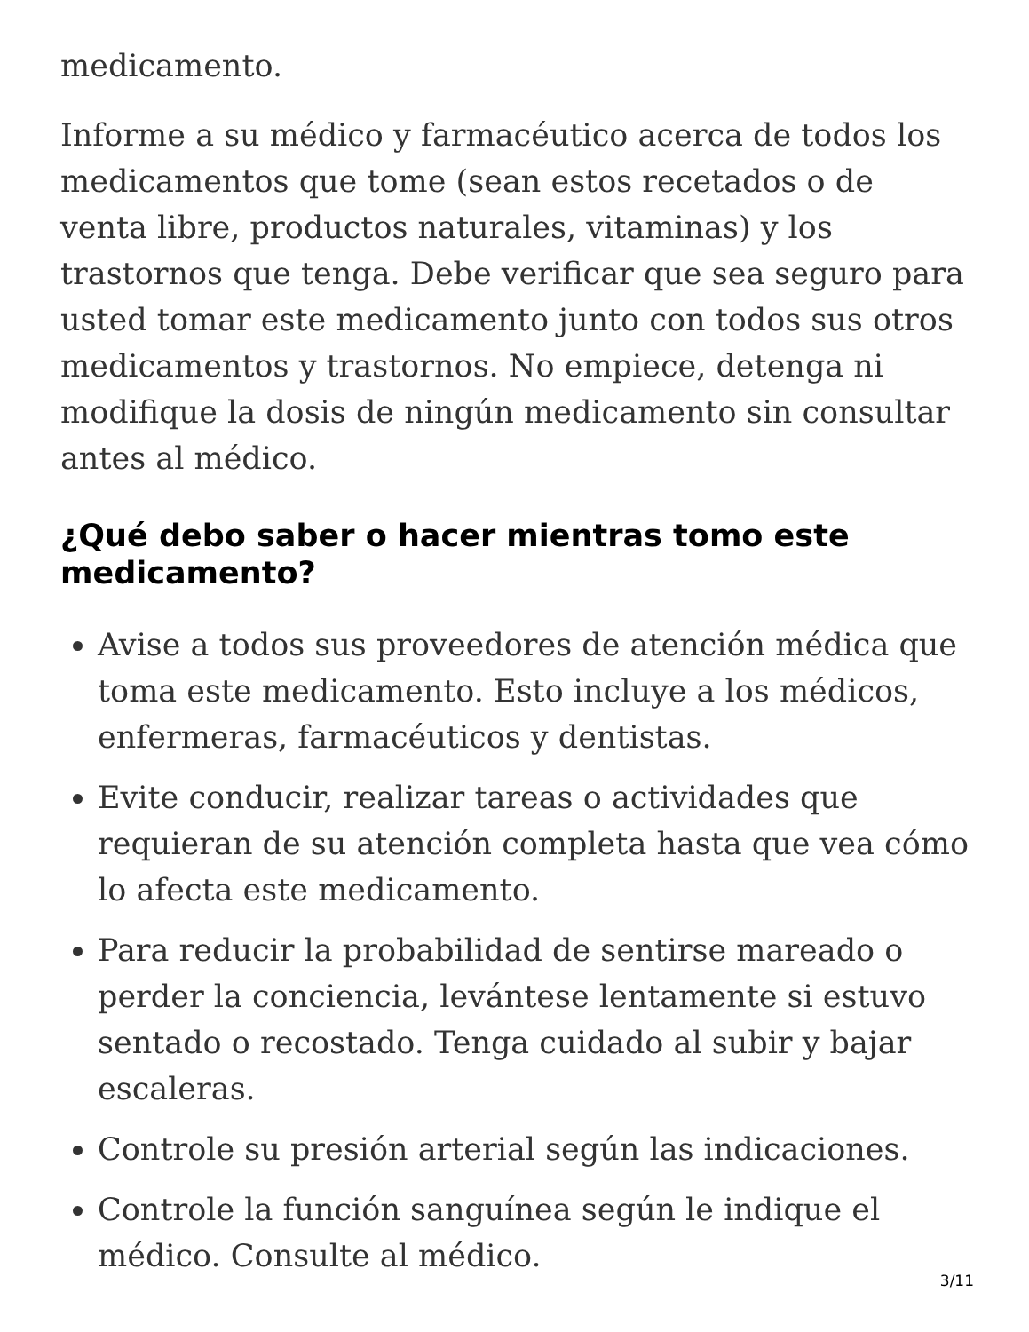medicamento.
Informe a su médico y farmacéutico acerca de todos los medicamentos que tome (sean estos recetados o de venta libre, productos naturales, vitaminas) y los trastornos que tenga. Debe verificar que sea seguro para usted tomar este medicamento junto con todos sus otros medicamentos y trastornos. No empiece, detenga ni modifique la dosis de ningún medicamento sin consultar antes al médico.
¿Qué debo saber o hacer mientras tomo este medicamento?
Avise a todos sus proveedores de atención médica que toma este medicamento. Esto incluye a los médicos, enfermeras, farmacéuticos y dentistas.
Evite conducir, realizar tareas o actividades que requieran de su atención completa hasta que vea cómo lo afecta este medicamento.
Para reducir la probabilidad de sentirse mareado o perder la conciencia, levántese lentamente si estuvo sentado o recostado. Tenga cuidado al subir y bajar escaleras.
Controle su presión arterial según las indicaciones.
Controle la función sanguínea según le indique el médico. Consulte al médico.
3/11